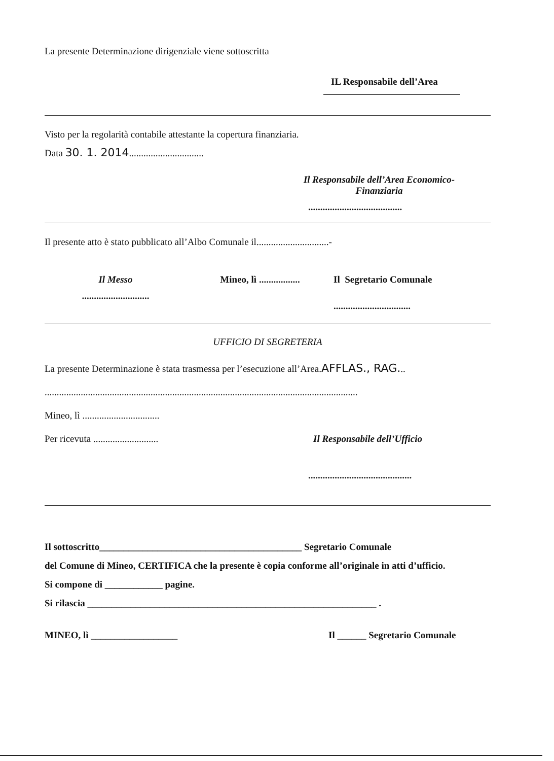La presente Determinazione dirigenziale viene sottoscritta
IL Responsabile dell’Area
Visto per la regolarità contabile attestante la copertura finanziaria.
Data 30. 1. 2014...............................
Il Responsabile dell’Area Economico-Finanziaria
.......................................
Il presente atto è stato pubblicato all’Albo Comunale il..............................-
Il Messo
............................
Mineo, lì .................
Il Segretario Comunale
................................
UFFICIO DI SEGRETERIA
La presente Determinazione è stata trasmessa per l’esecuzione all’Area.AFFLAS., RAG...
..................................................................................................................................
Mineo, lì ................................
Per ricevuta ........................... Il Responsabile dell’Ufficio
...........................................
Il sottoscritto__________________________________________ Segretario Comunale
del Comune di Mineo, CERTIFICA che la presente è copia conforme all’originale in atti d’ufficio.
Si compone di ____________ pagine.
Si rilascia ____________________________________________________________ .
MINEO, lì __________________ Il ______ Segretario Comunale